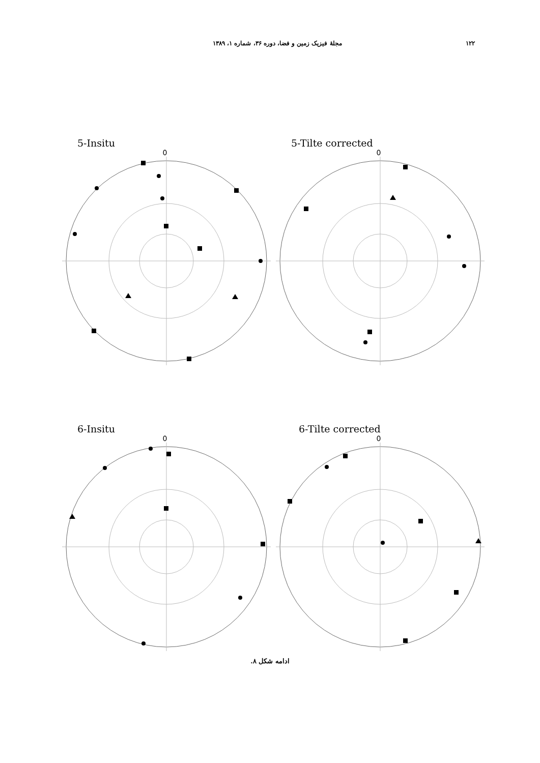۱۲۲ مجلهٔ فیزیک زمین و فضا، دوره ۳۶، شماره ۱، ۱۳۸۹
5-Insitu
0
5-Tilte corrected
0
6-Insitu
0
6-Tilte corrected
0
ادامه شکل ۸.